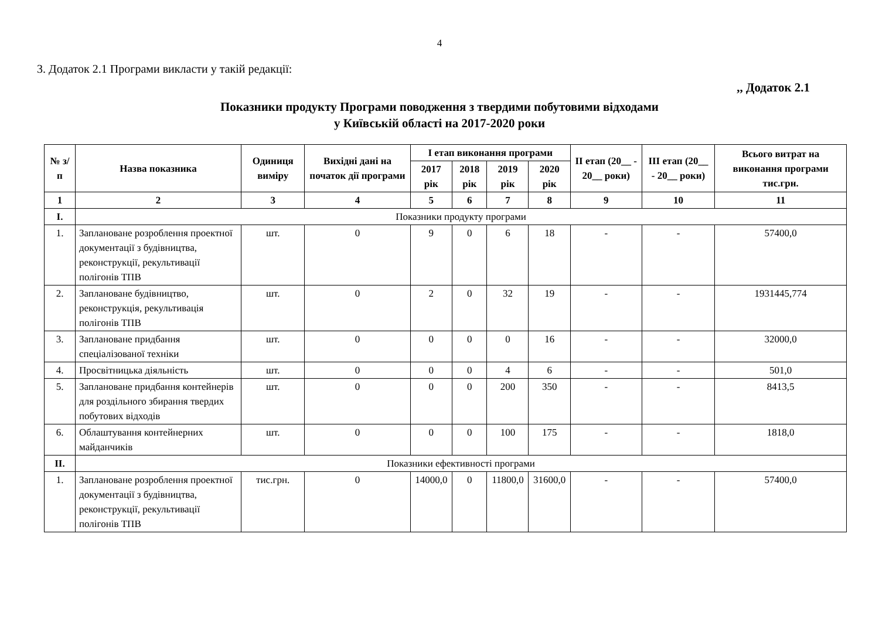4
3. Додаток 2.1 Програми викласти у такій редакції:
,, Додаток 2.1
Показники продукту Програми поводження з твердими побутовими відходами
у Київській області на 2017-2020 роки
| № з/п | Назва показника | Одиниця виміру | Вихідні дані на початок дії програми | І етап виконання програми | | | | ІІ етап (20__ - 20__ роки) | ІІІ етап (20__ - 20__ роки) | Всього витрат на виконання програми тис.грн. |
| --- | --- | --- | --- | --- | --- | --- | --- | --- | --- | --- |
| | | | | 2017 рік | 2018 рік | 2019 рік | 2020 рік | | | |
| 1 | 2 | 3 | 4 | 5 | 6 | 7 | 8 | 9 | 10 | 11 |
| I. | Показники продукту програми | | | | | | | | | |
| 1. | Заплановане розроблення проектної документації з будівництва, реконструкції, рекультивації полігонів ТПВ | шт. | 0 | 9 | 0 | 6 | 18 | - | - | 57400,0 |
| 2. | Заплановане будівництво, реконструкція, рекультивація полігонів ТПВ | шт. | 0 | 2 | 0 | 32 | 19 | - | - | 1931445,774 |
| 3. | Заплановане придбання спеціалізованої техніки | шт. | 0 | 0 | 0 | 0 | 16 | - | - | 32000,0 |
| 4. | Просвітницька діяльність | шт. | 0 | 0 | 0 | 4 | 6 | - | - | 501,0 |
| 5. | Заплановане придбання контейнерів для роздільного збирання твердих побутових відходів | шт. | 0 | 0 | 0 | 200 | 350 | - | - | 8413,5 |
| 6. | Облаштування контейнерних майданчиків | шт. | 0 | 0 | 0 | 100 | 175 | - | - | 1818,0 |
| II. | Показники ефективності програми | | | | | | | | | |
| 1. | Заплановане розроблення проектної документації з будівництва, реконструкції, рекультивації полігонів ТПВ | тис.грн. | 0 | 14000,0 | 0 | 11800,0 | 31600,0 | - | - | 57400,0 |